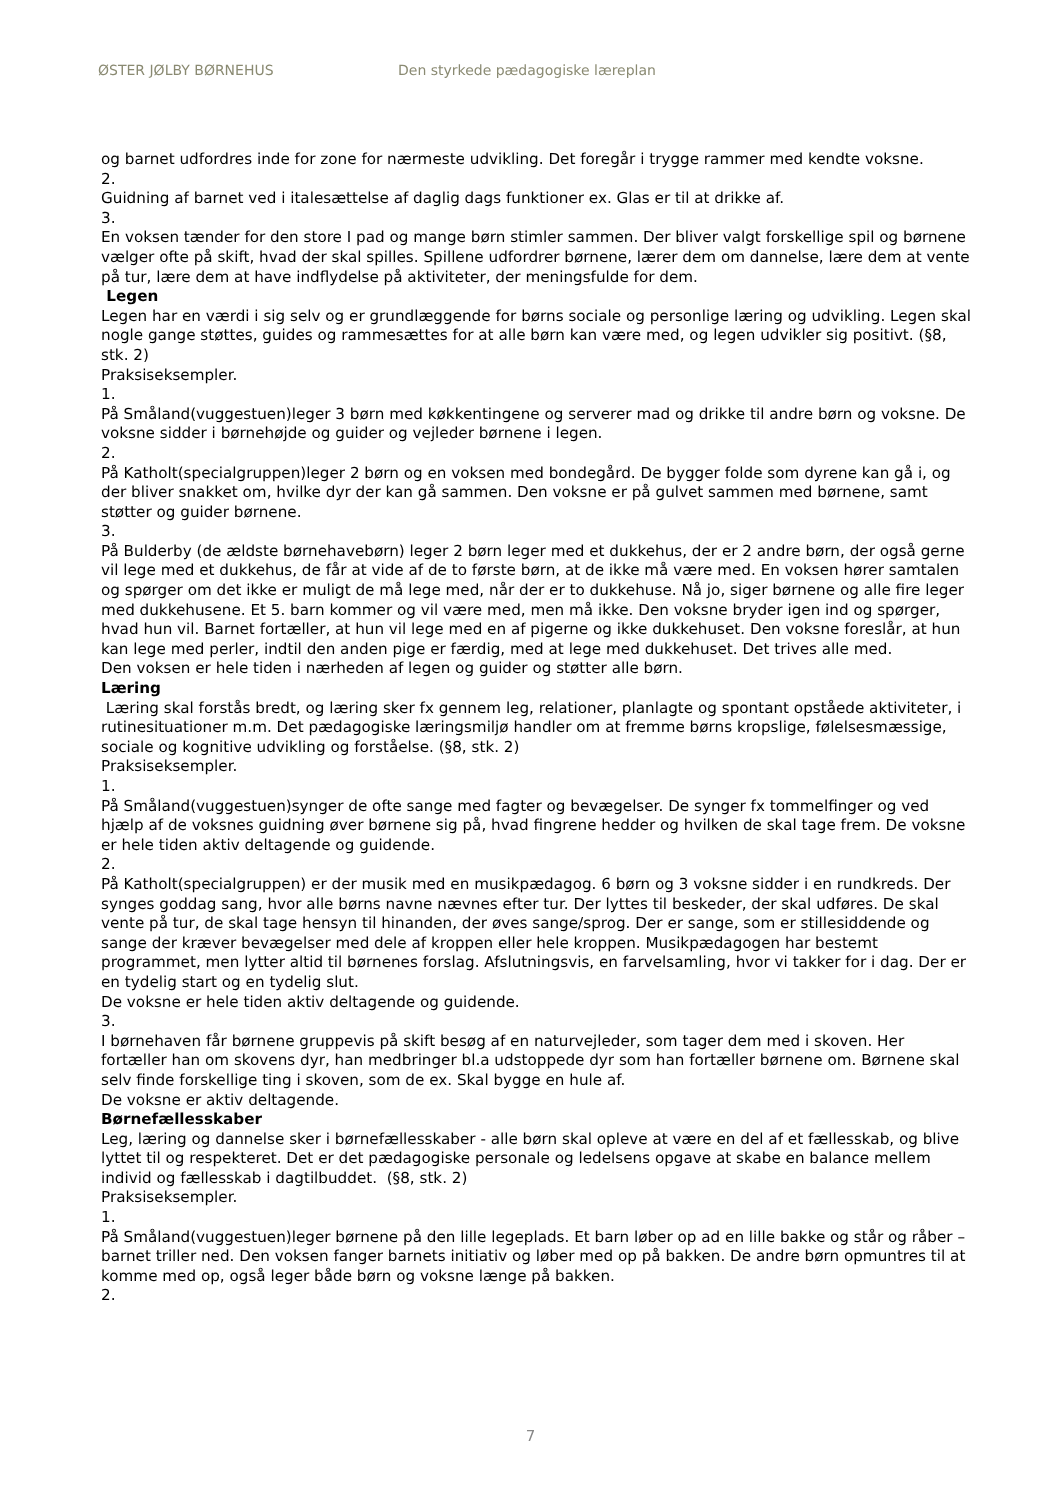ØSTER JØLBY BØRNEHUS Den styrkede pædagogiske læreplan
og barnet udfordres inde for zone for nærmeste udvikling. Det foregår i trygge rammer med kendte voksne.
2.
Guidning af barnet ved i italesættelse af daglig dags funktioner ex. Glas er til at drikke af.
3.
En voksen tænder for den store I pad og mange børn stimler sammen. Der bliver valgt forskellige spil og børnene vælger ofte på skift, hvad der skal spilles. Spillene udfordrer børnene, lærer dem om dannelse, lære dem at vente på tur, lære dem at have indflydelse på aktiviteter, der meningsfulde for dem.
Legen
Legen har en værdi i sig selv og er grundlæggende for børns sociale og personlige læring og udvikling. Legen skal nogle gange støttes, guides og rammesættes for at alle børn kan være med, og legen udvikler sig positivt. (§8, stk. 2)
Praksiseksempler.
1.
På Småland(vuggestuen)leger 3 børn med køkkentingene og serverer mad og drikke til andre børn og voksne. De voksne sidder i børnehøjde og guider og vejleder børnene i legen.
2.
På Katholt(specialgruppen)leger 2 børn og en voksen med bondegård. De bygger folde som dyrene kan gå i, og der bliver snakket om, hvilke dyr der kan gå sammen. Den voksne er på gulvet sammen med børnene, samt støtter og guider børnene.
3.
På Bulderby (de ældste børnehavebørn) leger 2 børn leger med et dukkehus, der er 2 andre børn, der også gerne vil lege med et dukkehus, de får at vide af de to første børn, at de ikke må være med. En voksen hører samtalen og spørger om det ikke er muligt de må lege med, når der er to dukkehuse. Nå jo, siger børnene og alle fire leger med dukkehusene. Et 5. barn kommer og vil være med, men må ikke. Den voksne bryder igen ind og spørger, hvad hun vil. Barnet fortæller, at hun vil lege med en af pigerne og ikke dukkehuset. Den voksne foreslår, at hun kan lege med perler, indtil den anden pige er færdig, med at lege med dukkehuset. Det trives alle med.
Den voksen er hele tiden i nærheden af legen og guider og støtter alle børn.
Læring
Læring skal forstås bredt, og læring sker fx gennem leg, relationer, planlagte og spontant opståede aktiviteter, i rutinesituationer m.m. Det pædagogiske læringsmiljø handler om at fremme børns kropslige, følelsesmæssige, sociale og kognitive udvikling og forståelse. (§8, stk. 2)
Praksiseksempler.
1.
På Småland(vuggestuen)synger de ofte sange med fagter og bevægelser. De synger fx tommelfinger og ved hjælp af de voksnes guidning øver børnene sig på, hvad fingrene hedder og hvilken de skal tage frem. De voksne er hele tiden aktiv deltagende og guidende.
2.
På Katholt(specialgruppen) er der musik med en musikpædagog. 6 børn og 3 voksne sidder i en rundkreds. Der synges goddag sang, hvor alle børns navne nævnes efter tur. Der lyttes til beskeder, der skal udføres. De skal vente på tur, de skal tage hensyn til hinanden, der øves sange/sprog. Der er sange, som er stillesiddende og sange der kræver bevægelser med dele af kroppen eller hele kroppen. Musikpædagogen har bestemt programmet, men lytter altid til børnenes forslag. Afslutningsvis, en farvelsamling, hvor vi takker for i dag. Der er en tydelig start og en tydelig slut.
De voksne er hele tiden aktiv deltagende og guidende.
3.
I børnehaven får børnene gruppevis på skift besøg af en naturvejleder, som tager dem med i skoven. Her fortæller han om skovens dyr, han medbringer bl.a udstoppede dyr som han fortæller børnene om. Børnene skal selv finde forskellige ting i skoven, som de ex. Skal bygge en hule af.
De voksne er aktiv deltagende.
Børnefællesskaber
Leg, læring og dannelse sker i børnefællesskaber - alle børn skal opleve at være en del af et fællesskab, og blive lyttet til og respekteret. Det er det pædagogiske personale og ledelsens opgave at skabe en balance mellem individ og fællesskab i dagtilbuddet. (§8, stk. 2)
Praksiseksempler.
1.
På Småland(vuggestuen)leger børnene på den lille legeplads. Et barn løber op ad en lille bakke og står og råber – barnet triller ned. Den voksen fanger barnets initiativ og løber med op på bakken. De andre børn opmuntres til at komme med op, også leger både børn og voksne længe på bakken.
2.
7